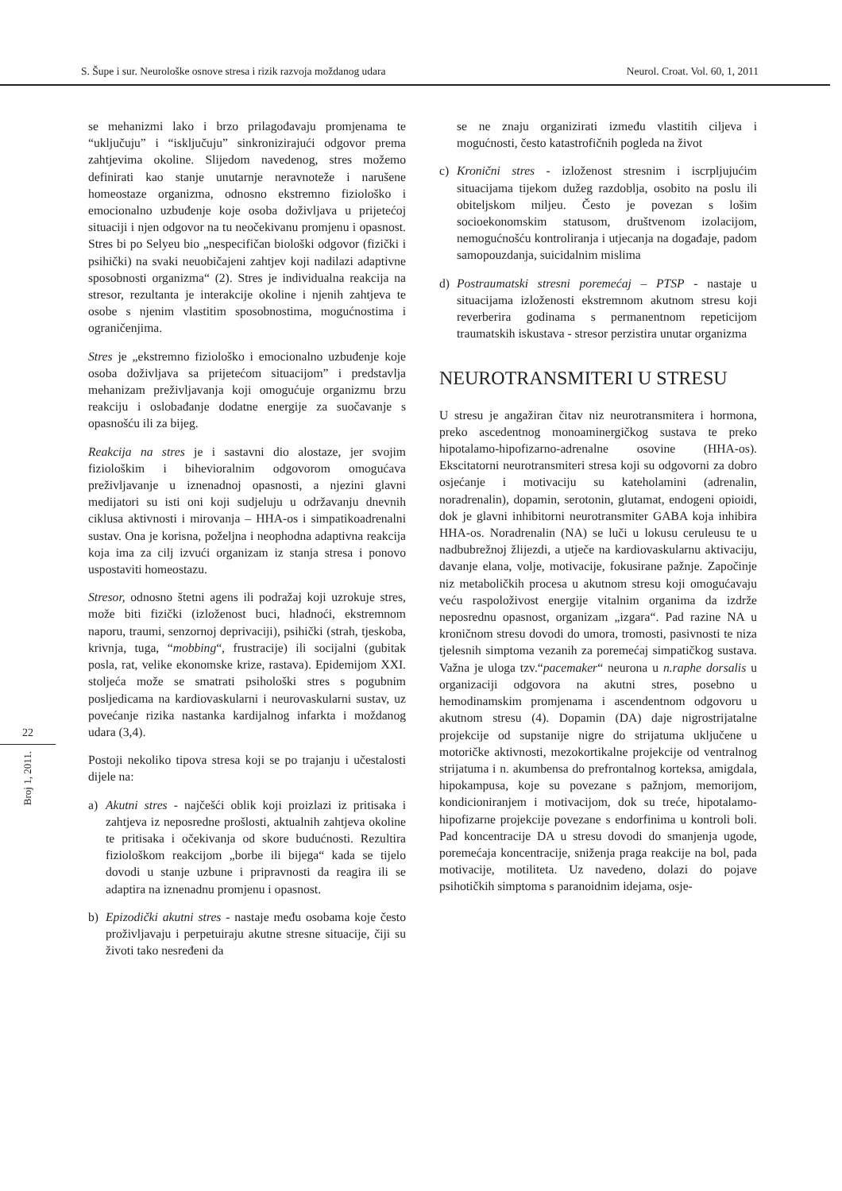S. Šupe i sur. Neurološke osnove stresa i rizik razvoja moždanog udara Neurol. Croat. Vol. 60, 1, 2011
22
Broj 1, 2011.
se mehanizmi lako i brzo prilagođavaju promjenama te “uključuju” i “isključuju” sinkronizirajući odgovor prema zahtjevima okoline. Slijedom navedenog, stres možemo definirati kao stanje unutarnje neravnoteže i narušene homeostaze organizma, odnosno ekstremno fiziološko i emocionalno uzbuđenje koje osoba doživljava u prijetećoj situaciji i njen odgovor na tu neočekivanu promjenu i opasnost. Stres bi po Selyeu bio „nespecifičan biološki odgovor (fizički i psihički) na svaki neuobičajeni zahtjev koji nadilazi adaptivne sposobnosti organizma“ (2). Stres je individualna reakcija na stresor, rezultanta je interakcije okoline i njenih zahtjeva te osobe s njenim vlastitim sposobnostima, mogućnostima i ograničenjima.
Stres je „ekstremno fiziološko i emocionalno uzbuđenje koje osoba doživljava sa prijetećom situacijom” i predstavlja mehanizam preživljavanja koji omogućuje organizmu brzu reakciju i oslobađanje dodatne energije za suočavanje s opasnošću ili za bijeg.
Reakcija na stres je i sastavni dio alostaze, jer svojim fiziološkim i bihevioralnim odgovorom omogućava preživljavanje u iznenadnoj opasnosti, a njezini glavni medijatori su isti oni koji sudjeluju u održavanju dnevnih ciklusa aktivnosti i mirovanja – HHA-os i simpatikoadrenalni sustav. Ona je korisna, poželjna i neophodna adaptivna reakcija koja ima za cilj izvući organizam iz stanja stresa i ponovo uspostaviti homeostazu.
Stresor, odnosno štetni agens ili podražaj koji uzrokuje stres, može biti fizički (izloženost buci, hladnoći, ekstremnom naporu, traumi, senzornoj deprivaciji), psihički (strah, tjeskoba, krivnja, tuga, “mobbing“, frustracije) ili socijalni (gubitak posla, rat, velike ekonomske krize, rastava). Epidemijom XXI. stoljeća može se smatrati psihološki stres s pogubnim posljedicama na kardiovaskularni i neurovaskularni sustav, uz povećanje rizika nastanka kardijalnog infarkta i moždanog udara (3,4).
Postoji nekoliko tipova stresa koji se po trajanju i učestalosti dijele na:
a) Akutni stres - najčešći oblik koji proizlazi iz pritisaka i zahtjeva iz neposredne prošlosti, aktualnih zahtjeva okoline te pritisaka i očekivanja od skore budućnosti. Rezultira fiziološkom reakcijom „borbe ili bijega“ kada se tijelo dovodi u stanje uzbune i pripravnosti da reagira ili se adaptira na iznenadnu promjenu i opasnost.
b) Epizodički akutni stres - nastaje među osobama koje često proživljavaju i perpetuiraju akutne stresne situacije, čiji su životi tako nesređeni da
se ne znaju organizirati između vlastitih ciljeva i mogućnosti, često katastrofičnih pogleda na život
c) Kronični stres - izloženost stresnim i iscrpljujućim situacijama tijekom dužeg razdoblja, osobito na poslu ili obiteljskom miljeu. Često je povezan s lošim socioekonomskim statusom, društvenom izolacijom, nemogućnošću kontroliranja i utjecanja na događaje, padom samopouzdanja, suicidalnim mislima
d) Postraumatski stresni poremećaj – PTSP - nastaje u situacijama izloženosti ekstremnom akutnom stresu koji reverberira godinama s permanentnom repeticijom traumatskih iskustava - stresor perzistira unutar organizma
NEUROTRANSMITERI U STRESU
U stresu je angažiran čitav niz neurotransmitera i hormona, preko ascedentnog monoaminergičkog sustava te preko hipotalamo-hipofizarno-adrenalne osovine (HHA-os). Ekscitatorni neurotransmiteri stresa koji su odgovorni za dobro osjećanje i motivaciju su kateholamini (adrenalin, noradrenalin), dopamin, serotonin, glutamat, endogeni opioidi, dok je glavni inhibitorni neurotransmiter GABA koja inhibira HHA-os. Noradrenalin (NA) se luči u lokusu ceruleusu te u nadbubrežnoj žlijezdi, a utječe na kardiovaskularnu aktivaciju, davanje elana, volje, motivacije, fokusirane pažnje. Započinje niz metaboličkih procesa u akutnom stresu koji omogućavaju veću raspoloživost energije vitalnim organima da izdrže neposrednu opasnost, organizam „izgara“. Pad razine NA u kroničnom stresu dovodi do umora, tromosti, pasivnosti te niza tjelesnih simptoma vezanih za poremećaj simpatičkog sustava. Važna je uloga tzv.“pacemaker“ neurona u n.raphe dorsalis u organizaciji odgovora na akutni stres, posebno u hemodinamskim promjenama i ascendentnom odgovoru u akutnom stresu (4). Dopamin (DA) daje nigrostrijatalne projekcije od supstanije nigre do strijatuma uključene u motoričke aktivnosti, mezokortikalne projekcije od ventralnog strijatuma i n. akumbensa do prefrontalnog korteksa, amigdala, hipokampusa, koje su povezane s pažnjom, memorijom, kondicioniranjem i motivacijom, dok su treće, hipotalamo-hipofizarne projekcije povezane s endorfinima u kontroli boli. Pad koncentracije DA u stresu dovodi do smanjenja ugode, poremećaja koncentracije, sniženja praga reakcije na bol, pada motivacije, motiliteta. Uz navedeno, dolazi do pojave psihotičkih simptoma s paranoidnim idejama, osje-